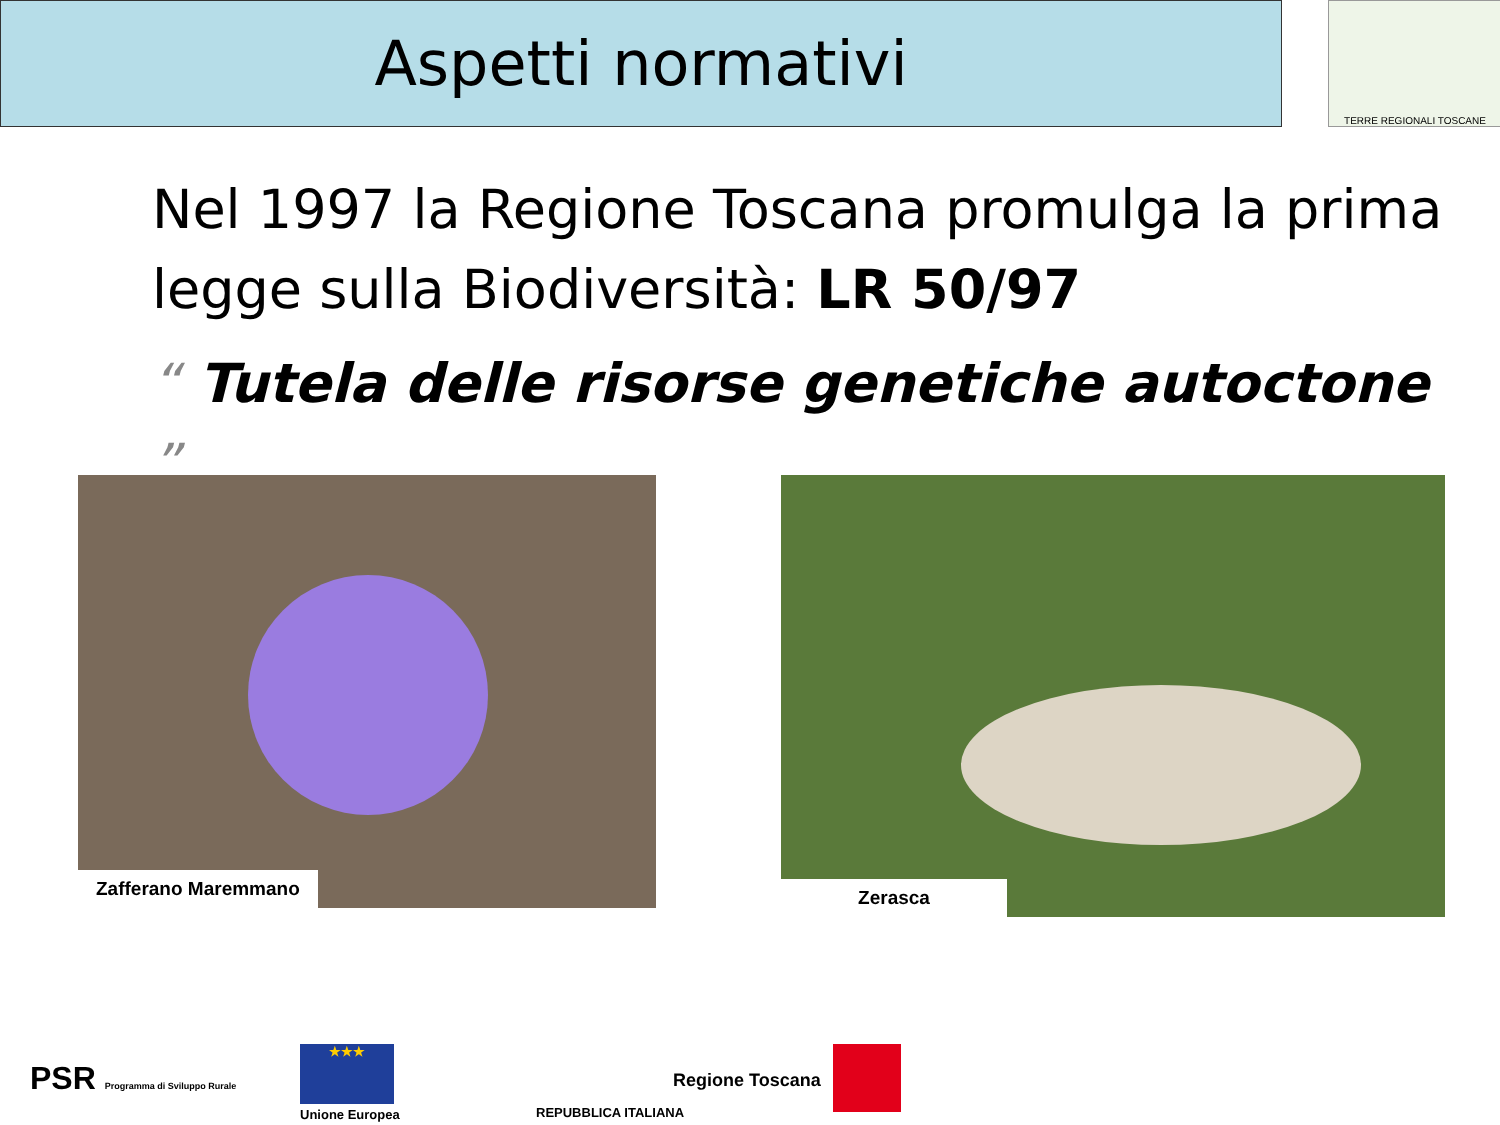Aspetti normativi TERRE REGIONALI TOSCANE
Nel 1997 la Regione Toscana promulga la prima legge sulla Biodiversità: LR 50/97
“ Tutela delle risorse genetiche autoctone ”
Zafferano Maremmano Zerasca
PSR Programma di Sviluppo Rurale
★★★
Unione Europea REPUBBLICA ITALIANA
Regione Toscana